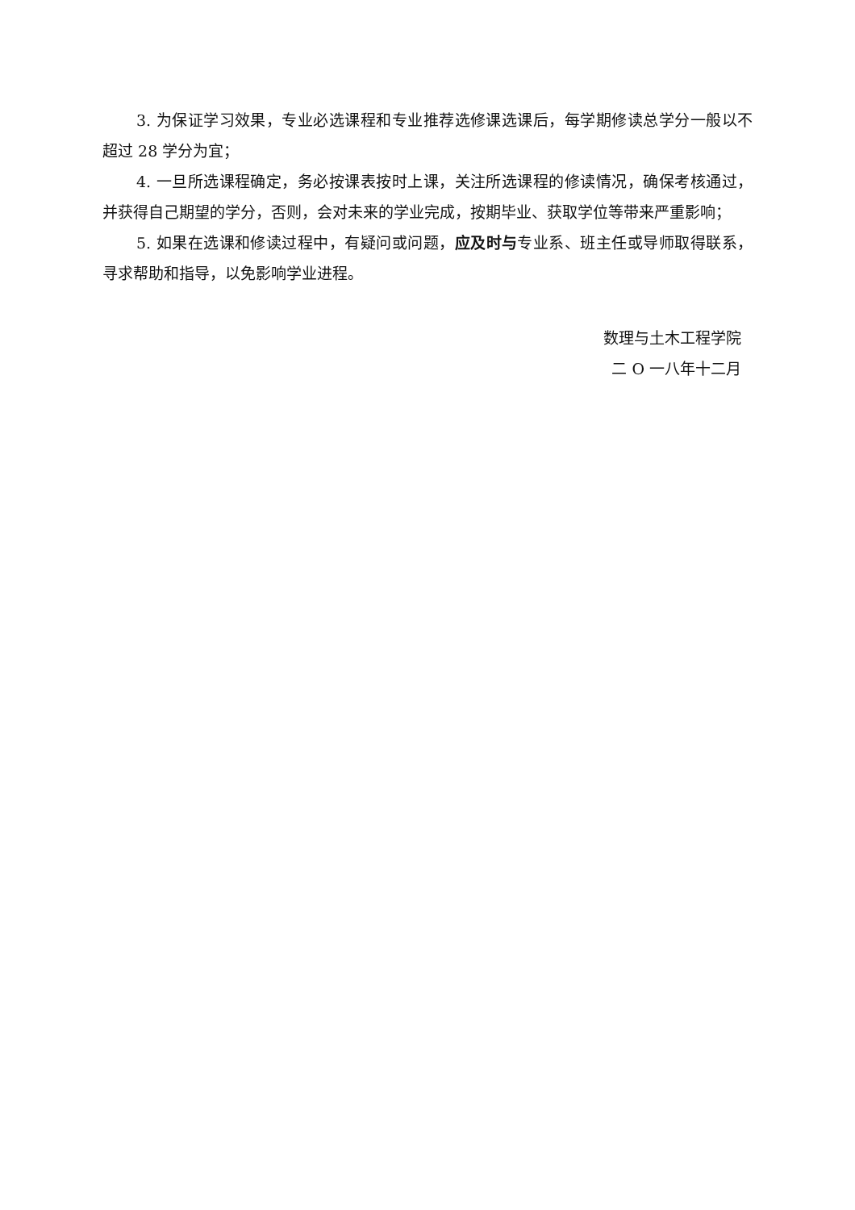3. 为保证学习效果，专业必选课程和专业推荐选修课选课后，每学期修读总学分一般以不超过 28 学分为宜；
4. 一旦所选课程确定，务必按课表按时上课，关注所选课程的修读情况，确保考核通过，并获得自己期望的学分，否则，会对未来的学业完成，按期毕业、获取学位等带来严重影响；
5. 如果在选课和修读过程中，有疑问或问题，应及时与专业系、班主任或导师取得联系，寻求帮助和指导，以免影响学业进程。
数理与土木工程学院
二 O 一八年十二月